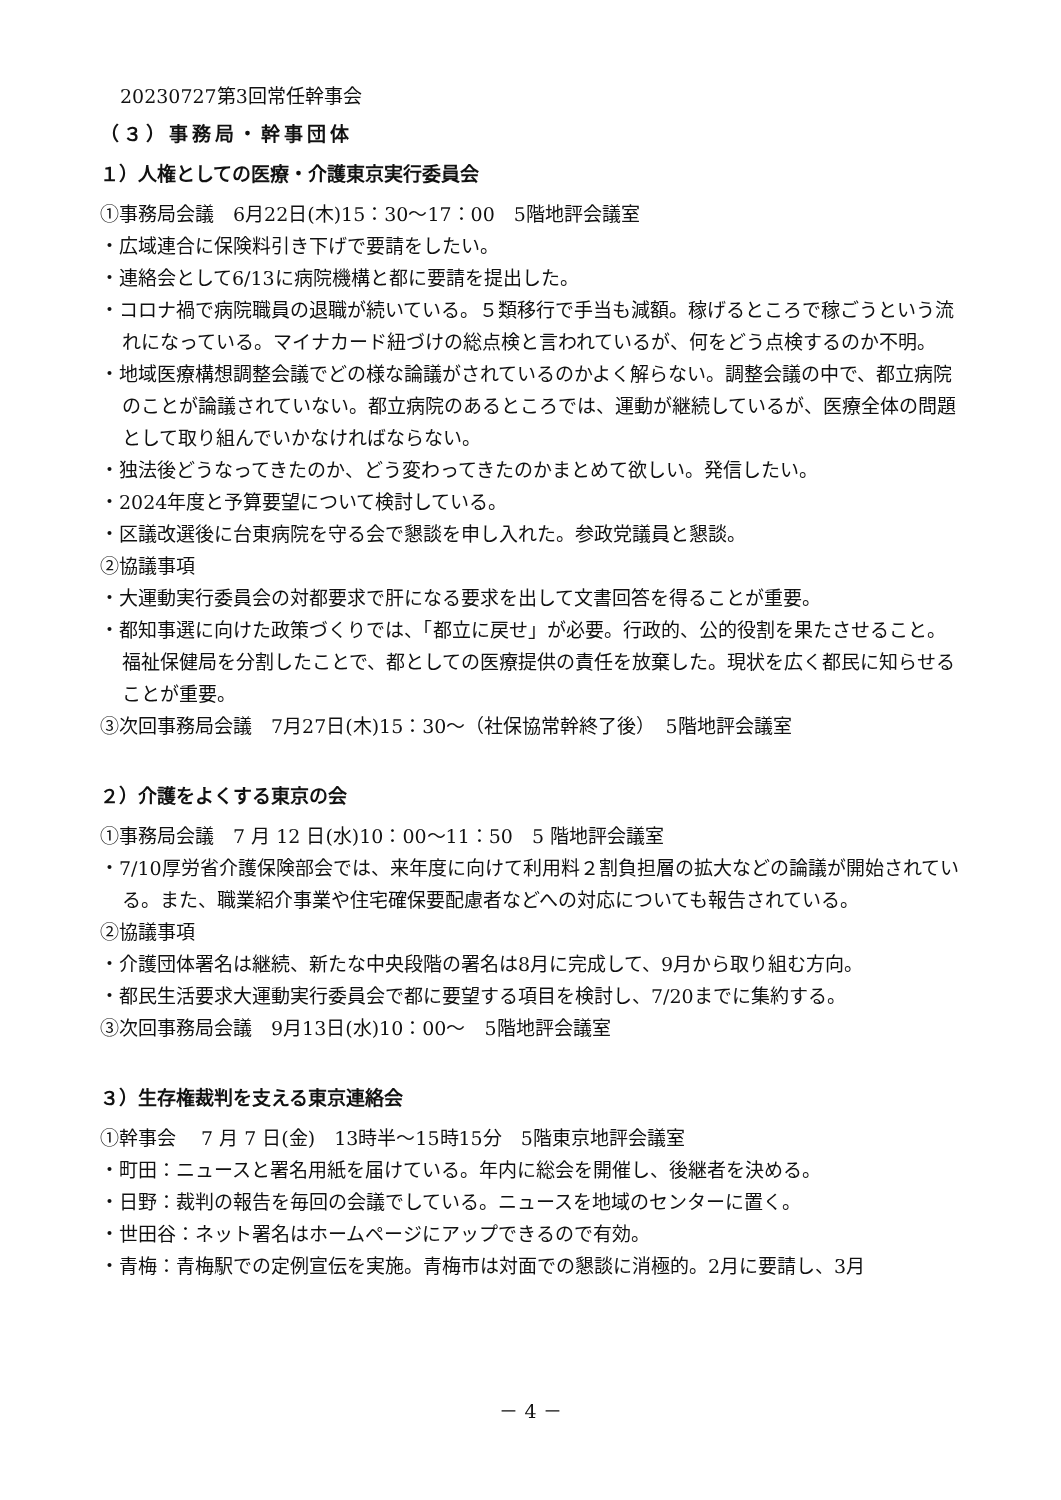20230727第3回常任幹事会
（３）事務局・幹事団体
１）人権としての医療・介護東京実行委員会
①事務局会議　6月22日(木)15：30～17：00　5階地評会議室
・広域連合に保険料引き下げで要請をしたい。
・連絡会として6/13に病院機構と都に要請を提出した。
・コロナ禍で病院職員の退職が続いている。５類移行で手当も減額。稼げるところで稼ごうという流れになっている。マイナカード紐づけの総点検と言われているが、何をどう点検するのか不明。
・地域医療構想調整会議でどの様な論議がされているのかよく解らない。調整会議の中で、都立病院のことが論議されていない。都立病院のあるところでは、運動が継続しているが、医療全体の問題として取り組んでいかなければならない。
・独法後どうなってきたのか、どう変わってきたのかまとめて欲しい。発信したい。
・2024年度と予算要望について検討している。
・区議改選後に台東病院を守る会で懇談を申し入れた。参政党議員と懇談。
②協議事項
・大運動実行委員会の対都要求で肝になる要求を出して文書回答を得ることが重要。
・都知事選に向けた政策づくりでは、「都立に戻せ」が必要。行政的、公的役割を果たさせること。福祉保健局を分割したことで、都としての医療提供の責任を放棄した。現状を広く都民に知らせることが重要。
③次回事務局会議　7月27日(木)15：30～（社保協常幹終了後）　5階地評会議室
２）介護をよくする東京の会
①事務局会議　7 月 12 日(水)10：00～11：50　5 階地評会議室
・7/10厚労省介護保険部会では、来年度に向けて利用料２割負担層の拡大などの論議が開始されている。また、職業紹介事業や住宅確保要配慮者などへの対応についても報告されている。
②協議事項
・介護団体署名は継続、新たな中央段階の署名は8月に完成して、9月から取り組む方向。
・都民生活要求大運動実行委員会で都に要望する項目を検討し、7/20までに集約する。
③次回事務局会議　9月13日(水)10：00～　5階地評会議室
３）生存権裁判を支える東京連絡会
①幹事会　 7 月 7 日(金)　13時半～15時15分　5階東京地評会議室
・町田：ニュースと署名用紙を届けている。年内に総会を開催し、後継者を決める。
・日野：裁判の報告を毎回の会議でしている。ニュースを地域のセンターに置く。
・世田谷：ネット署名はホームページにアップできるので有効。
・青梅：青梅駅での定例宣伝を実施。青梅市は対面での懇談に消極的。2月に要請し、3月
－ 4 －